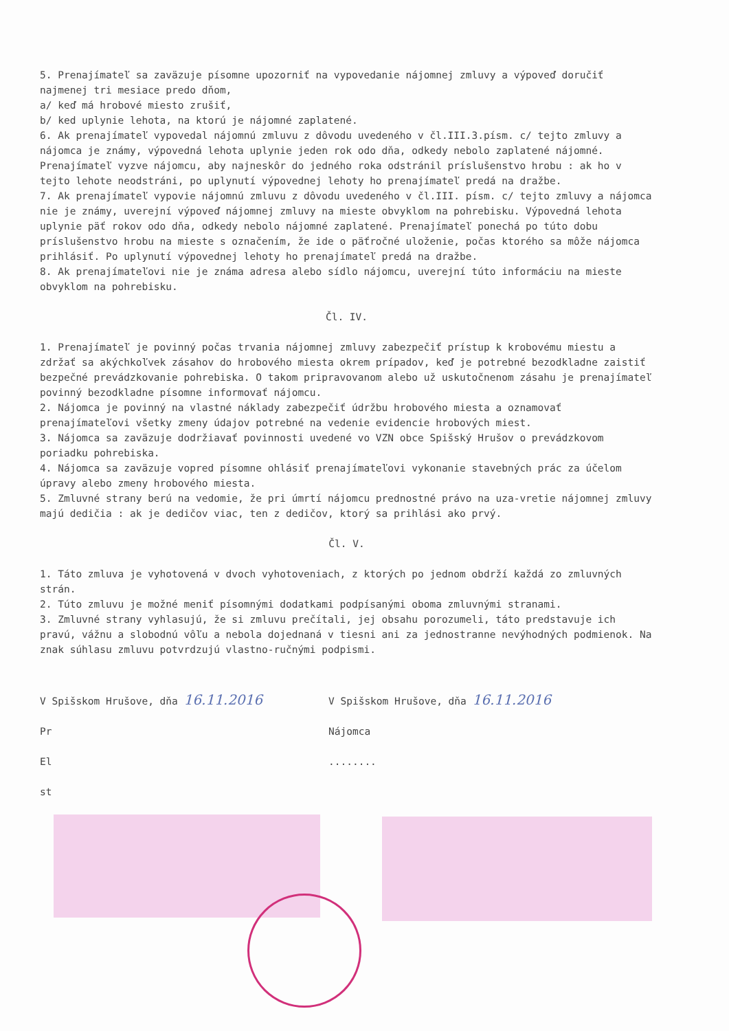5. Prenajímateľ sa zaväzuje písomne upozorniť na vypovedanie nájomnej zmluvy a výpoveď doručiť najmenej tri mesiace predo dňom,
a/ keď má hrobové miesto zrušiť,
b/ ked uplynie lehota, na ktorú je nájomné zaplatené.
6. Ak prenajímateľ vypovedal nájomnú zmluvu z dôvodu uvedeného v čl.III.3.písm. c/ tejto zmluvy a nájomca je známy, výpovedná lehota uplynie jeden rok odo dňa, odkedy nebolo zaplatené nájomné. Prenajímateľ vyzve nájomcu, aby najneskôr do jedného roka odstránil príslušenstvo hrobu : ak ho v tejto lehote neodstráni, po uplynutí výpovednej lehoty ho prenajímateľ predá na dražbe.
7. Ak prenajímateľ vypovie nájomnú zmluvu z dôvodu uvedeného v čl.III. písm. c/ tejto zmluvy a nájomca nie je známy, uverejní výpoveď nájomnej zmluvy na mieste obvyklom na pohrebisku. Výpovedná lehota uplynie päť rokov odo dňa, odkedy nebolo nájomné zaplatené. Prenajímateľ ponechá po túto dobu príslušenstvo hrobu na mieste s označením, že ide o päťročné uloženie, počas ktorého sa môže nájomca prihlásiť. Po uplynutí výpovednej lehoty ho prenajímateľ predá na dražbe.
8. Ak prenajímateľovi nie je známa adresa alebo sídlo nájomcu, uverejní túto informáciu na mieste obvyklom na pohrebisku.
Čl. IV.
1. Prenajímateľ je povinný počas trvania nájomnej zmluvy zabezpečiť prístup k krobovému miestu a zdržať sa akýchkoľvek zásahov do hrobového miesta okrem prípadov, keď je potrebné bezodkladne zaistiť bezpečné prevádzkovanie pohrebiska. O takom pripravovanom alebo už uskutočnenom zásahu je prenajímateľ povinný bezodkladne písomne informovať nájomcu.
2. Nájomca je povinný na vlastné náklady zabezpečiť údržbu hrobového miesta a oznamovať prenajímateľovi všetky zmeny údajov potrebné na vedenie evidencie hrobových miest.
3. Nájomca sa zaväzuje dodržiavať povinnosti uvedené vo VZN obce Spišský Hrušov o prevádzkovom poriadku pohrebiska.
4. Nájomca sa zaväzuje vopred písomne ohlásiť prenajímateľovi vykonanie stavebných prác za účelom úpravy alebo zmeny hrobového miesta.
5. Zmluvné strany berú na vedomie, že pri úmrtí nájomcu prednostné právo na uza-vretie nájomnej zmluvy majú dedičia : ak je dedičov viac, ten z dedičov, ktorý sa prihlási ako prvý.
Čl. V.
1. Táto zmluva je vyhotovená v dvoch vyhotoveniach, z ktorých po jednom obdrží každá zo zmluvných strán.
2. Túto zmluvu je možné meniť písomnými dodatkami podpísanými oboma zmluvnými stranami.
3. Zmluvné strany vyhlasujú, že si zmluvu prečítali, jej obsahu porozumeli, táto predstavuje ich pravú, vážnu a slobodnú vôľu a nebola dojednaná v tiesni ani za jednostranne nevýhodných podmienok. Na znak súhlasu zmluvu potvrdzujú vlastno-ručnými podpismi.
V Spišskom Hrušove, dňa 16.11.2016
Pr
El
st
V Spišskom Hrušove, dňa 16.11.2016
Nájomca
........